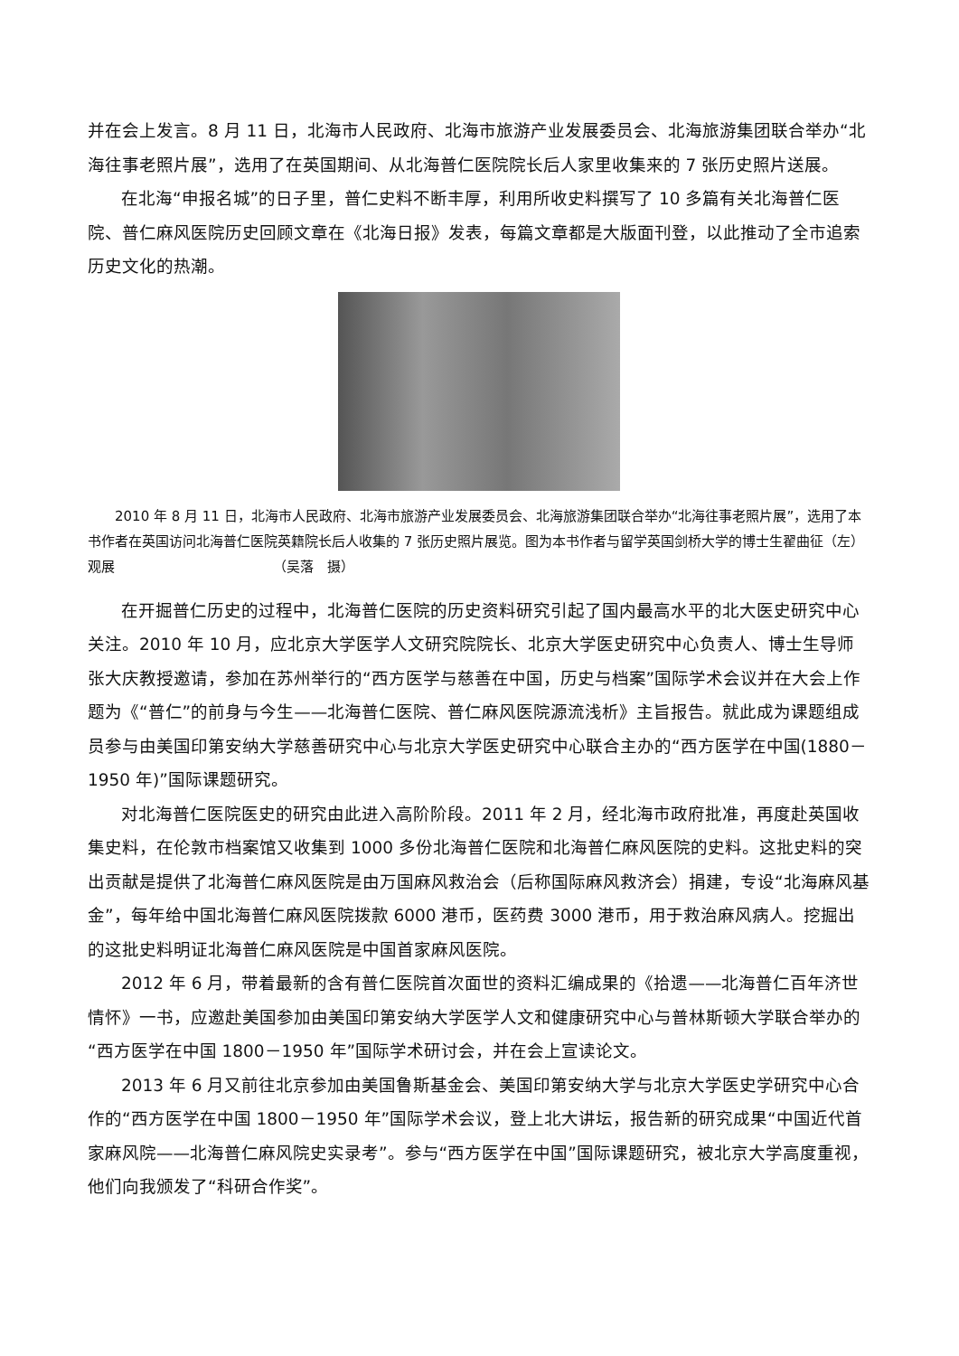并在会上发言。8 月 11 日，北海市人民政府、北海市旅游产业发展委员会、北海旅游集团联合举办“北海往事老照片展”，选用了在英国期间、从北海普仁医院院长后人家里收集来的 7 张历史照片送展。
在北海“申报名城”的日子里，普仁史料不断丰厚，利用所收史料撰写了 10 多篇有关北海普仁医院、普仁麻风医院历史回顾文章在《北海日报》发表，每篇文章都是大版面刊登，以此推动了全市追索历史文化的热潮。
2010 年 8 月 11 日，北海市人民政府、北海市旅游产业发展委员会、北海旅游集团联合举办“北海往事老照片展”，选用了本书作者在英国访问北海普仁医院英籍院长后人收集的 7 张历史照片展览。图为本书作者与留学英国剑桥大学的博士生翟曲征（左）观展 （吴落　摄）
在开掘普仁历史的过程中，北海普仁医院的历史资料研究引起了国内最高水平的北大医史研究中心关注。2010 年 10 月，应北京大学医学人文研究院院长、北京大学医史研究中心负责人、博士生导师张大庆教授邀请，参加在苏州举行的“西方医学与慈善在中国，历史与档案”国际学术会议并在大会上作题为《“普仁”的前身与今生——北海普仁医院、普仁麻风医院源流浅析》主旨报告。就此成为课题组成员参与由美国印第安纳大学慈善研究中心与北京大学医史研究中心联合主办的“西方医学在中国(1880－1950 年)”国际课题研究。
对北海普仁医院医史的研究由此进入高阶阶段。2011 年 2 月，经北海市政府批准，再度赴英国收集史料，在伦敦市档案馆又收集到 1000 多份北海普仁医院和北海普仁麻风医院的史料。这批史料的突出贡献是提供了北海普仁麻风医院是由万国麻风救治会（后称国际麻风救济会）捐建，专设“北海麻风基金”，每年给中国北海普仁麻风医院拨款 6000 港币，医药费 3000 港币，用于救治麻风病人。挖掘出的这批史料明证北海普仁麻风医院是中国首家麻风医院。
2012 年 6 月，带着最新的含有普仁医院首次面世的资料汇编成果的《拾遗——北海普仁百年济世情怀》一书，应邀赴美国参加由美国印第安纳大学医学人文和健康研究中心与普林斯顿大学联合举办的“西方医学在中国 1800－1950 年”国际学术研讨会，并在会上宣读论文。
2013 年 6 月又前往北京参加由美国鲁斯基金会、美国印第安纳大学与北京大学医史学研究中心合作的“西方医学在中国 1800－1950 年”国际学术会议，登上北大讲坛，报告新的研究成果“中国近代首家麻风院——北海普仁麻风院史实录考”。参与“西方医学在中国”国际课题研究，被北京大学高度重视，他们向我颁发了“科研合作奖”。